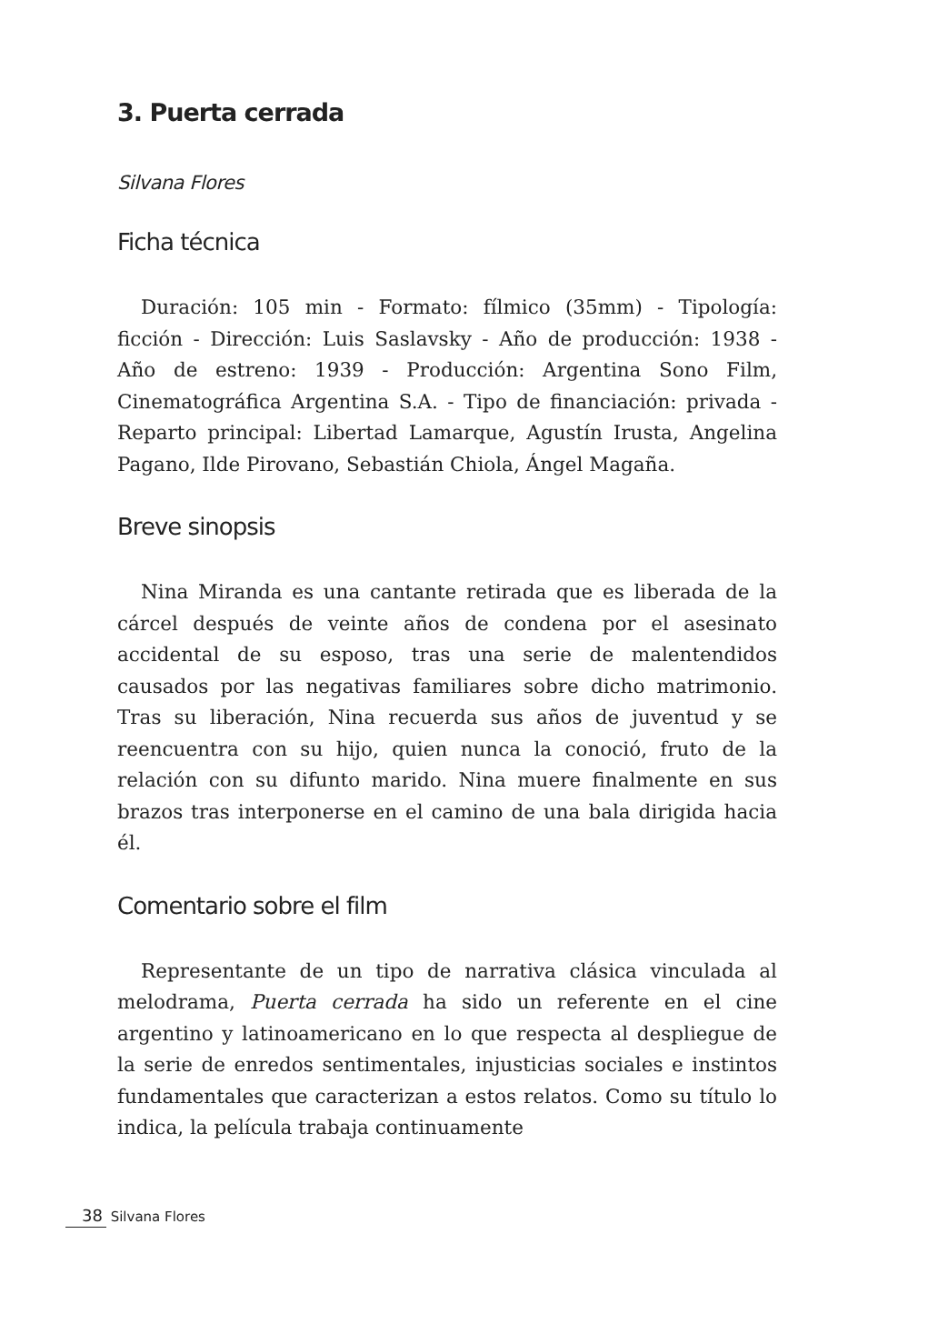3. Puerta cerrada
Silvana Flores
Ficha técnica
Duración: 105 min - Formato: fílmico (35mm) - Tipología: ficción - Dirección: Luis Saslavsky - Año de producción: 1938 - Año de estreno: 1939 - Producción: Argentina Sono Film, Cinematográfica Argentina S.A. - Tipo de financiación: privada - Reparto principal: Libertad Lamarque, Agustín Irusta, Angelina Pagano, Ilde Pirovano, Sebastián Chiola, Ángel Magaña.
Breve sinopsis
Nina Miranda es una cantante retirada que es liberada de la cárcel después de veinte años de condena por el asesinato accidental de su esposo, tras una serie de malentendidos causados por las negativas familiares sobre dicho matrimonio. Tras su liberación, Nina recuerda sus años de juventud y se reencuentra con su hijo, quien nunca la conoció, fruto de la relación con su difunto marido. Nina muere finalmente en sus brazos tras interponerse en el camino de una bala dirigida hacia él.
Comentario sobre el film
Representante de un tipo de narrativa clásica vinculada al melodrama, Puerta cerrada ha sido un referente en el cine argentino y latinoamericano en lo que respecta al despliegue de la serie de enredos sentimentales, injusticias sociales e instintos fundamentales que caracterizan a estos relatos. Como su título lo indica, la película trabaja continuamente
38 Silvana Flores